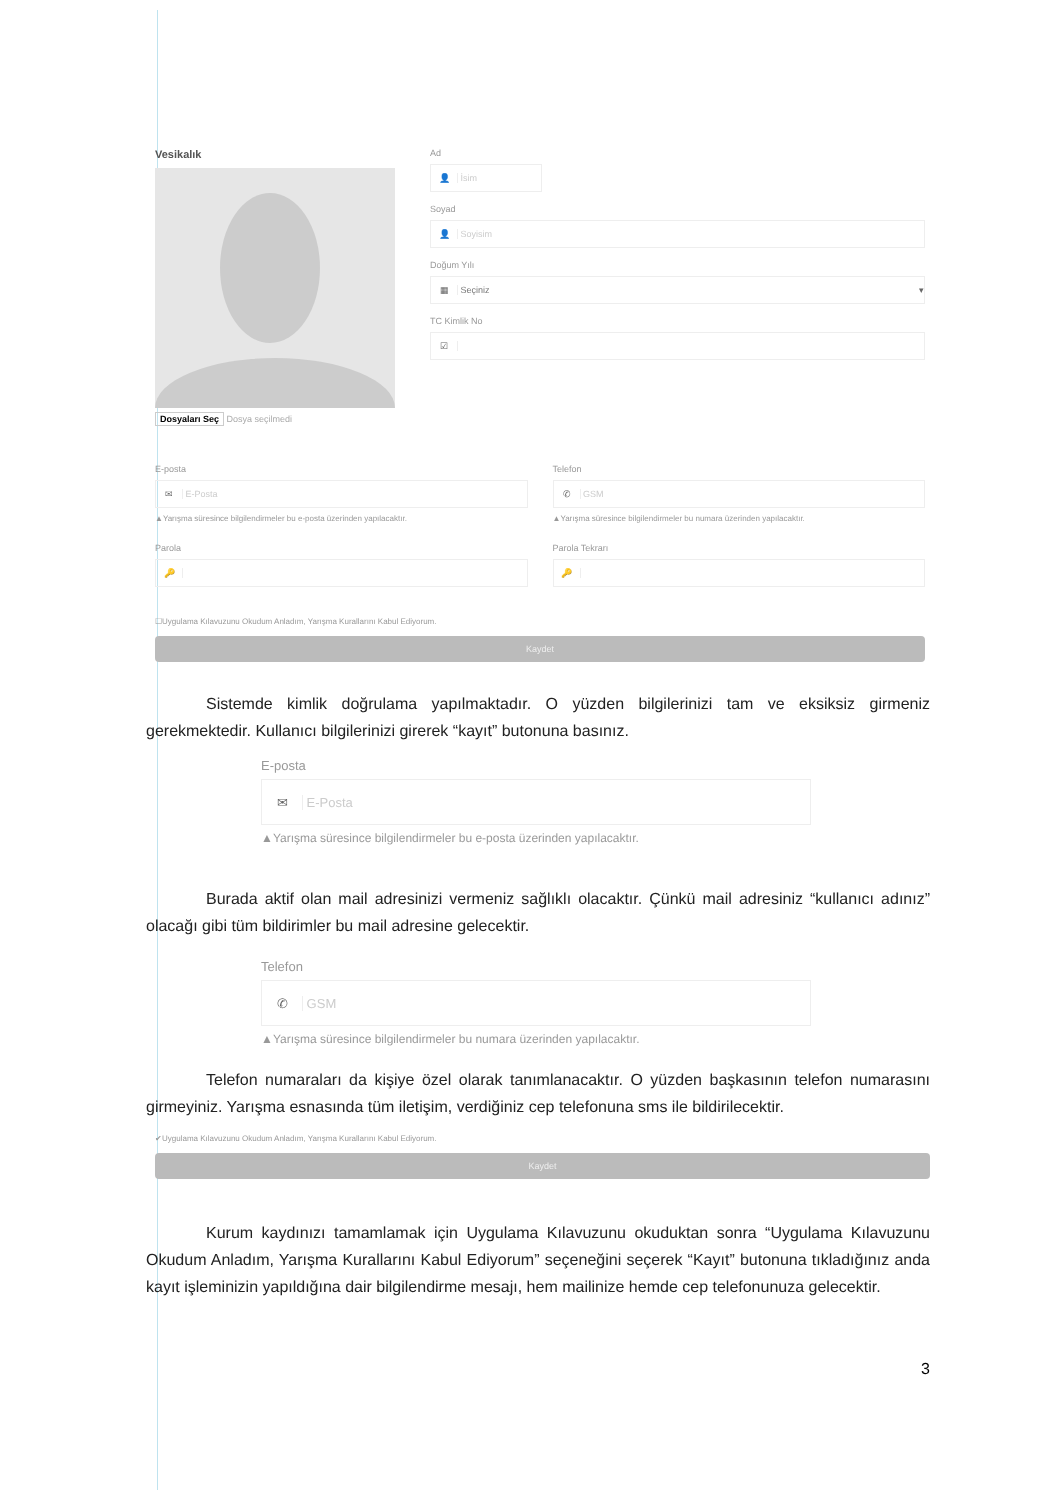Vesikalık
Dosyaları Seç Dosya seçilmedi
Ad
👤 İsim
Soyad
👤 Soyisim
Doğum Yılı
▦ Seçiniz ▾
TC Kimlik No
☑
E-posta
✉ E-Posta
▲Yarışma süresince bilgilendirmeler bu e-posta üzerinden yapılacaktır.
Parola
🔑
Telefon
✆ GSM
▲Yarışma süresince bilgilendirmeler bu numara üzerinden yapılacaktır.
Parola Tekrarı
🔑
☐Uygulama Kılavuzunu Okudum Anladım, Yarışma Kurallarını Kabul Ediyorum.
Kaydet
Sistemde kimlik doğrulama yapılmaktadır. O yüzden bilgilerinizi tam ve eksiksiz girmeniz gerekmektedir. Kullanıcı bilgilerinizi girerek “kayıt” butonuna basınız.
E-posta
✉ E-Posta
▲Yarışma süresince bilgilendirmeler bu e-posta üzerinden yapılacaktır.
Burada aktif olan mail adresinizi vermeniz sağlıklı olacaktır. Çünkü mail adresiniz “kullanıcı adınız” olacağı gibi tüm bildirimler bu mail adresine gelecektir.
Telefon
✆ GSM
▲Yarışma süresince bilgilendirmeler bu numara üzerinden yapılacaktır.
Telefon numaraları da kişiye özel olarak tanımlanacaktır. O yüzden başkasının telefon numarasını girmeyiniz. Yarışma esnasında tüm iletişim, verdiğiniz cep telefonuna sms ile bildirilecektir.
✔Uygulama Kılavuzunu Okudum Anladım, Yarışma Kurallarını Kabul Ediyorum.
Kaydet
Kurum kaydınızı tamamlamak için Uygulama Kılavuzunu okuduktan sonra “Uygulama Kılavuzunu Okudum Anladım, Yarışma Kurallarını Kabul Ediyorum” seçeneğini seçerek “Kayıt” butonuna tıkladığınız anda kayıt işleminizin yapıldığına dair bilgilendirme mesajı, hem mailinize hemde cep telefonunuza gelecektir.
3